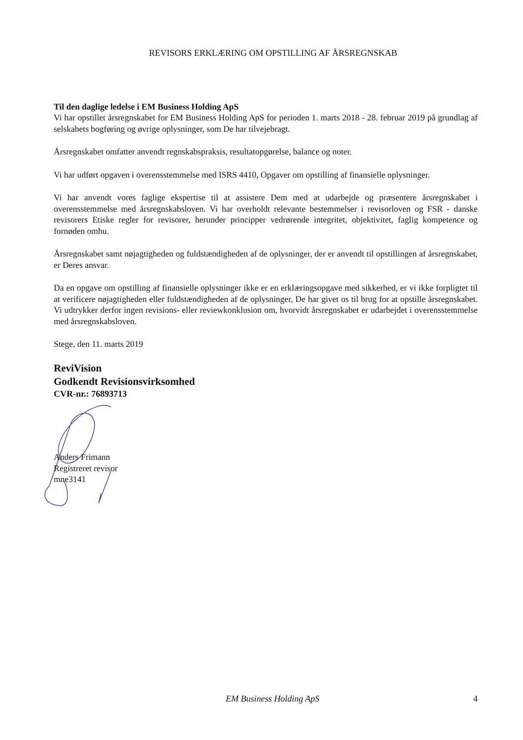REVISORS ERKLÆRING OM OPSTILLING AF ÅRSREGNSKAB
Til den daglige ledelse i EM Business Holding ApS
Vi har opstillet årsregnskabet for EM Business Holding ApS for perioden 1. marts 2018 - 28. februar 2019 på grundlag af selskabets bogføring og øvrige oplysninger, som De har tilvejebragt.
Årsregnskabet omfatter anvendt regnskabspraksis, resultatopgørelse, balance og noter.
Vi har udført opgaven i overensstemmelse med ISRS 4410, Opgaver om opstilling af finansielle oplysninger.
Vi har anvendt vores faglige ekspertise til at assistere Dem med at udarbejde og præsentere årsregnskabet i overensstemmelse med årsregnskabsloven. Vi har overholdt relevante bestemmelser i revisorloven og FSR - danske revisorers Etiske regler for revisorer, herunder principper vedrørende integritet, objektivitet, faglig kompetence og fornøden omhu.
Årsregnskabet samt nøjagtigheden og fuldstændigheden af de oplysninger, der er anvendt til opstillingen af årsregnskabet, er Deres ansvar.
Da en opgave om opstilling af finansielle oplysninger ikke er en erklæringsopgave med sikkerhed, er vi ikke forpligtet til at verificere nøjagtigheden eller fuldstændigheden af de oplysninger, De har givet os til brug for at opstille årsregnskabet. Vi udtrykker derfor ingen revisions- eller reviewkonklusion om, hvorvidt årsregnskabet er udarbejdet i overensstemmelse med årsregnskabsloven.
Stege, den 11. marts 2019
ReviVision
Godkendt Revisionsvirksomhed
CVR-nr.: 76893713
Anders Frimann
Registreret revisor
mne3141
EM Business Holding ApS
4